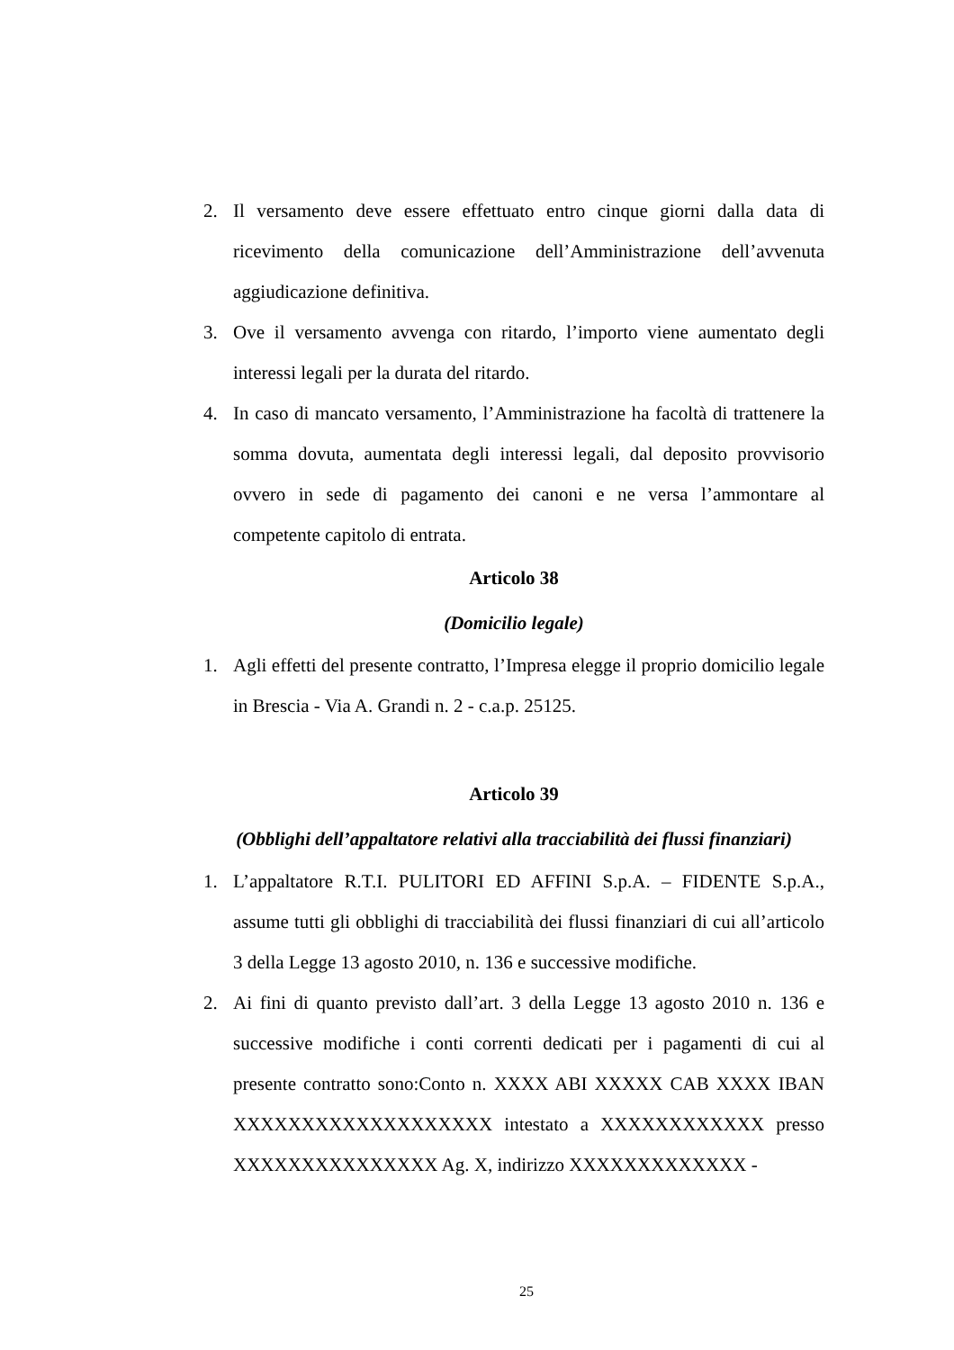2. Il versamento deve essere effettuato entro cinque giorni dalla data di ricevimento della comunicazione dell’Amministrazione dell’avvenuta aggiudicazione definitiva.
3. Ove il versamento avvenga con ritardo, l’importo viene aumentato degli interessi legali per la durata del ritardo.
4. In caso di mancato versamento, l’Amministrazione ha facoltà di trattenere la somma dovuta, aumentata degli interessi legali, dal deposito provvisorio ovvero in sede di pagamento dei canoni e ne versa l’ammontare al competente capitolo di entrata.
Articolo 38
(Domicilio legale)
1. Agli effetti del presente contratto, l’Impresa elegge il proprio domicilio legale in Brescia - Via A. Grandi n. 2 - c.a.p. 25125.
Articolo 39
(Obblighi dell’appaltatore relativi alla tracciabilità dei flussi finanziari)
1. L’appaltatore R.T.I. PULITORI ED AFFINI S.p.A. – FIDENTE S.p.A., assume tutti gli obblighi di tracciabilità dei flussi finanziari di cui all’articolo 3 della Legge 13 agosto 2010, n. 136 e successive modifiche.
2. Ai fini di quanto previsto dall’art. 3 della Legge 13 agosto 2010 n. 136 e successive modifiche i conti correnti dedicati per i pagamenti di cui al presente contratto sono:Conto n. XXXX ABI XXXXX CAB XXXX IBAN XXXXXXXXXXXXXXXXXXX intestato a XXXXXXXXXXXX presso XXXXXXXXXXXXXXX Ag. X, indirizzo XXXXXXXXXXXXX -
25